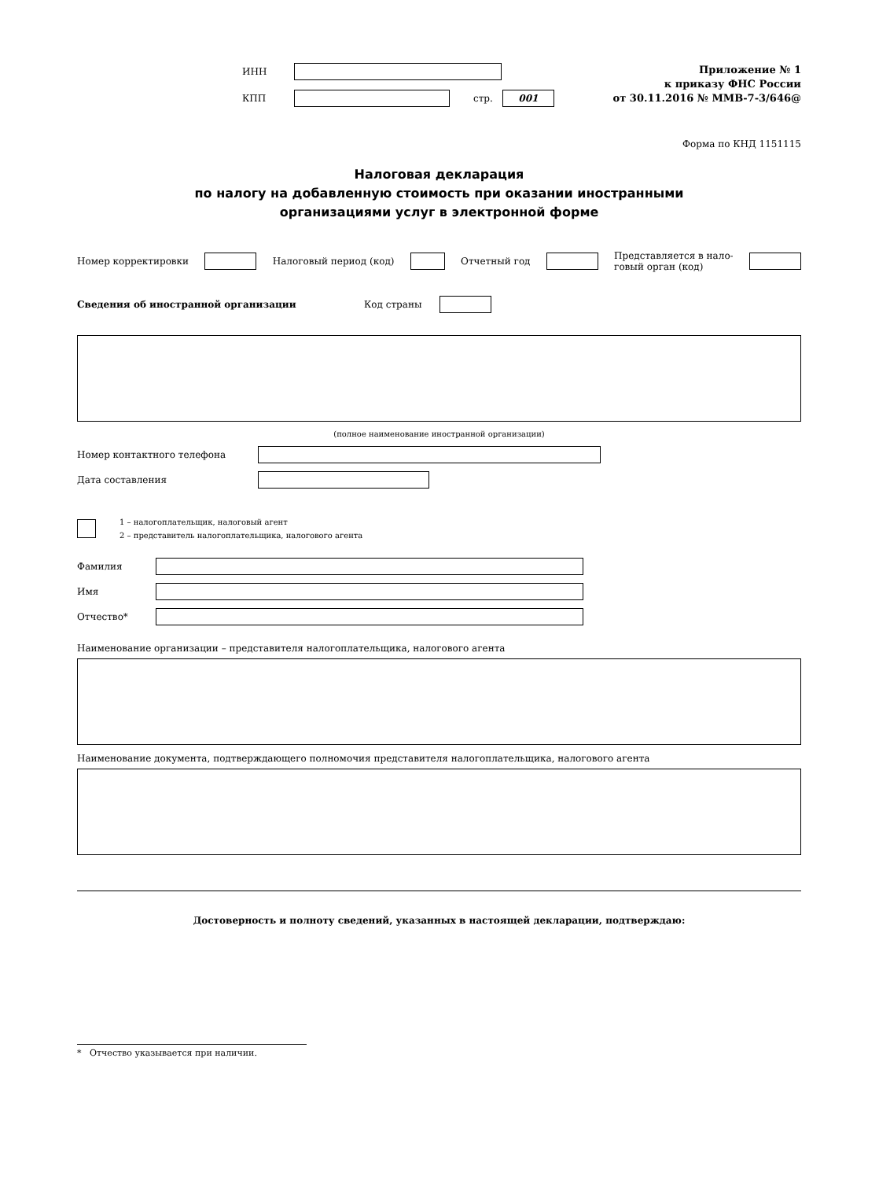ИНН
КПП стр. 001
Приложение № 1
к приказу ФНС России
от 30.11.2016 № ММВ-7-3/646@
Форма по КНД 1151115
Налоговая декларация
по налогу на добавленную стоимость при оказании иностранными
организациями услуг в электронной форме
Номер корректировки Налоговый период (код) Отчетный год Представляется в нало-
говый орган (код)
Сведения об иностранной организации Код страны
(полное наименование иностранной организации)
Номер контактного телефона
Дата составления
1 – налогоплательщик, налоговый агент
2 – представитель налогоплательщика, налогового агента
Фамилия
Имя
Отчество*
Наименование организации – представителя налогоплательщика, налогового агента
Наименование документа, подтверждающего полномочия представителя налогоплательщика, налогового агента
Достоверность и полноту сведений, указанных в настоящей декларации, подтверждаю:
* Отчество указывается при наличии.